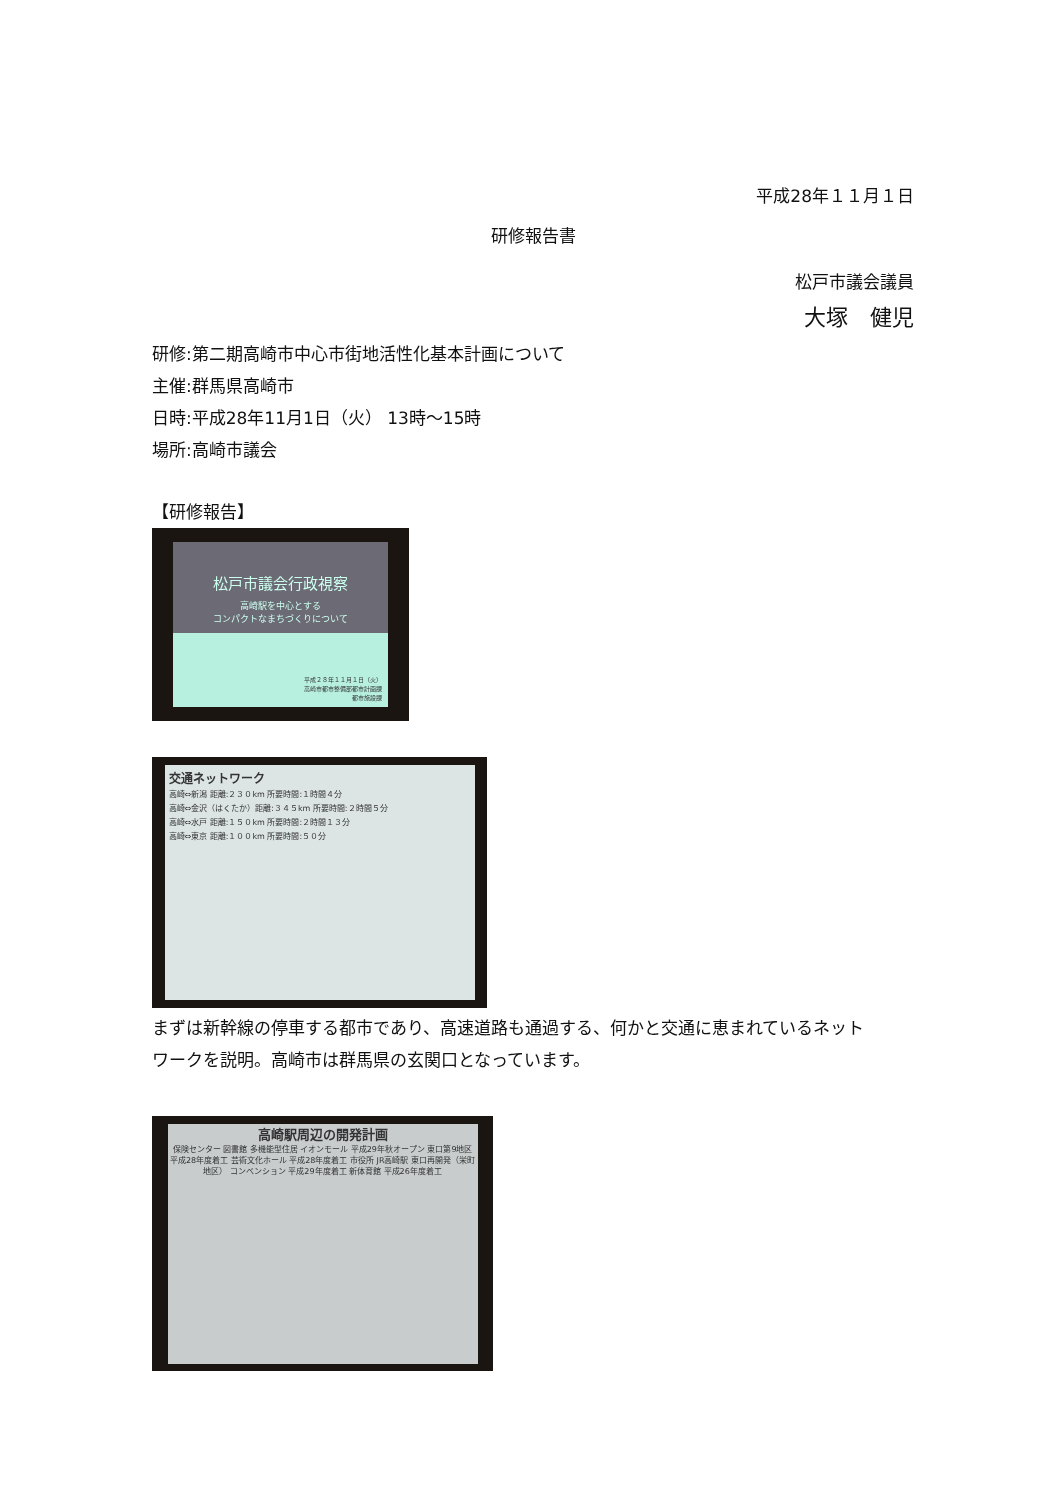平成28年１１月１日
研修報告書
松戸市議会議員
大塚　健児
研修:第二期高崎市中心市街地活性化基本計画について
主催:群馬県高崎市
日時:平成28年11月1日（火） 13時～15時
場所:高崎市議会
【研修報告】
松戸市議会行政視察
高崎駅を中心とする
コンパクトなまちづくりについて
平成２８年１１月１日（火）
高崎市都市整備部都市計画課
都市施設課
交通ネットワーク
高崎⇔新潟 距離:２３０km 所要時間:１時間４分
高崎⇔金沢（はくたか）距離:３４５km 所要時間:２時間５分
高崎⇔水戸 距離:１５０km 所要時間:２時間１３分
高崎⇔東京 距離:１００km 所要時間:５０分
まずは新幹線の停車する都市であり、高速道路も通過する、何かと交通に恵まれているネット
ワークを説明。高崎市は群馬県の玄関口となっています。
高崎駅周辺の開発計画
保険センター 図書館 多機能型住居 イオンモール 平成29年秋オープン 東口第9地区 平成28年度着工 芸術文化ホール 平成28年度着工 市役所 JR高崎駅 東口再開発（栄町地区） コンベンション 平成29年度着工 新体育館 平成26年度着工